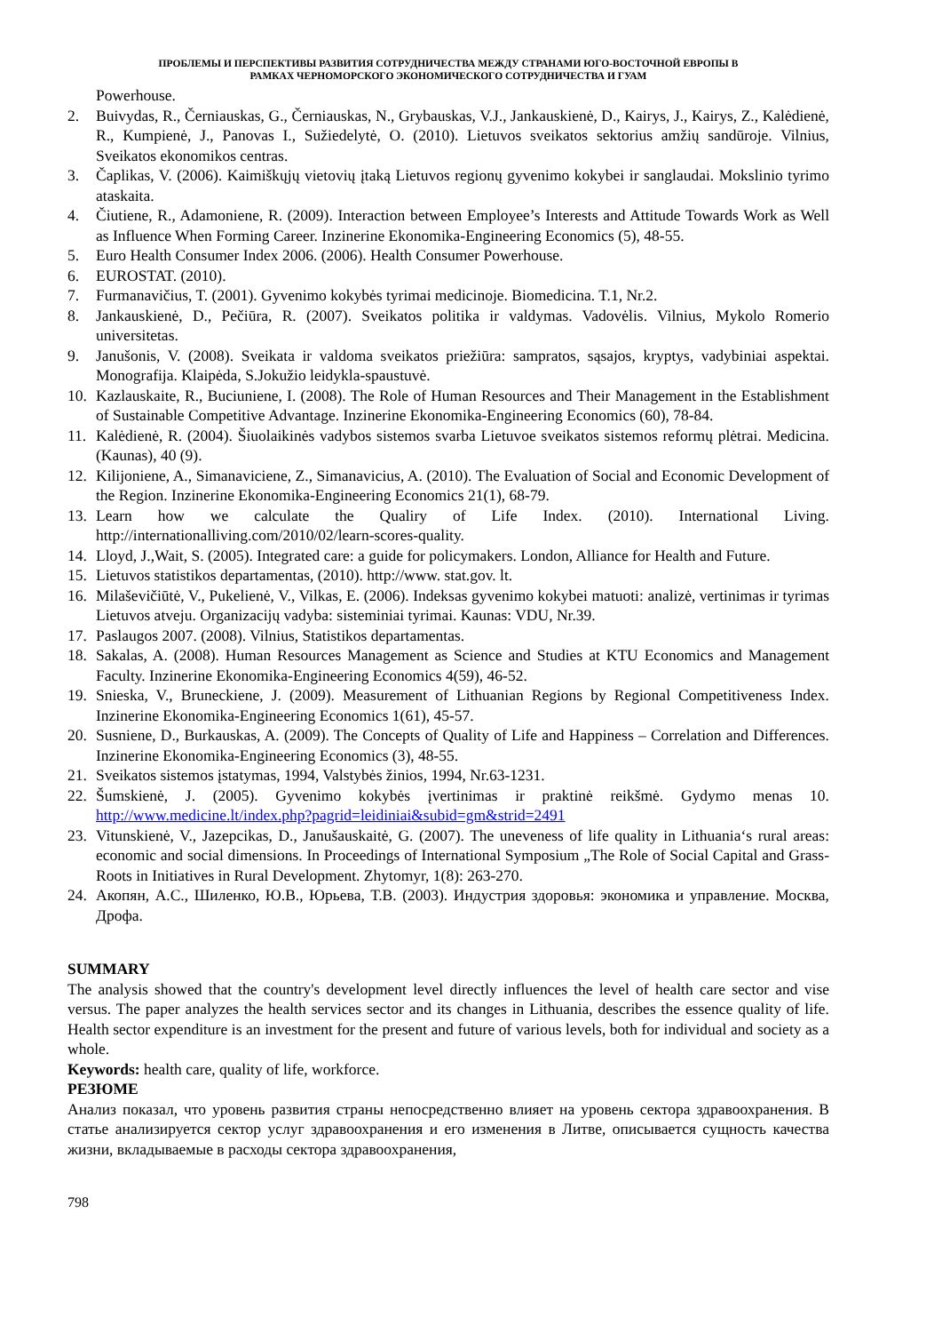ПРОБЛЕМЫ И ПЕРСПЕКТИВЫ РАЗВИТИЯ СОТРУДНИЧЕСТВА МЕЖДУ СТРАНАМИ ЮГО-ВОСТОЧНОЙ ЕВРОПЫ В
РАМКАХ ЧЕРНОМОРСКОГО ЭКОНОМИЧЕСКОГО СОТРУДНИЧЕСТВА И ГУАМ
Powerhouse.
2. Buivydas, R., Černiauskas, G., Černiauskas, N., Grybauskas, V.J., Jankauskienė, D., Kairys, J., Kairys, Z., Kalėdienė, R., Kumpienė, J., Panovas I., Sužiedelytė, O. (2010). Lietuvos sveikatos sektorius amžių sandūroje. Vilnius, Sveikatos ekonomikos centras.
3. Čaplikas, V. (2006). Kaimiškųjų vietovių įtaką Lietuvos regionų gyvenimo kokybei ir sanglaudai. Mokslinio tyrimo ataskaita.
4. Čiutiene, R., Adamoniene, R. (2009). Interaction between Employee’s Interests and Attitude Towards Work as Well as Influence When Forming Career. Inzinerine Ekonomika-Engineering Economics (5), 48-55.
5. Euro Health Consumer Index 2006. (2006). Health Consumer Powerhouse.
6. EUROSTAT. (2010).
7. Furmanavičius, T. (2001). Gyvenimo kokybės tyrimai medicinoje. Biomedicina. T.1, Nr.2.
8. Jankauskienė, D., Pečiūra, R. (2007). Sveikatos politika ir valdymas. Vadovėlis. Vilnius, Mykolo Romerio universitetas.
9. Janušonis, V. (2008). Sveikata ir valdoma sveikatos priežiūra: sampratos, sąsajos, kryptys, vadybiniai aspektai. Monografija. Klaipėda, S.Jokužio leidykla-spaustuvė.
10. Kazlauskaite, R., Buciuniene, I. (2008). The Role of Human Resources and Their Management in the Establishment of Sustainable Competitive Advantage. Inzinerine Ekonomika-Engineering Economics (60), 78-84.
11. Kalėdienė, R. (2004). Šiuolaikinės vadybos sistemos svarba Lietuvoe sveikatos sistemos reformų plėtrai. Medicina. (Kaunas), 40 (9).
12. Kilijoniene, A., Simanaviciene, Z., Simanavicius, A. (2010). The Evaluation of Social and Economic Development of the Region. Inzinerine Ekonomika-Engineering Economics 21(1), 68-79.
13. Learn how we calculate the Qualiry of Life Index. (2010). International Living. http://internationalliving.com/2010/02/learn-scores-quality.
14. Lloyd, J.,Wait, S. (2005). Integrated care: a guide for policymakers. London, Alliance for Health and Future.
15. Lietuvos statistikos departamentas, (2010). http://www. stat.gov. lt.
16. Milaševičiūtė, V., Pukelienė, V., Vilkas, E. (2006). Indeksas gyvenimo kokybei matuoti: analizė, vertinimas ir tyrimas Lietuvos atveju. Organizacijų vadyba: sisteminiai tyrimai. Kaunas: VDU, Nr.39.
17. Paslaugos 2007. (2008). Vilnius, Statistikos departamentas.
18. Sakalas, A. (2008). Human Resources Management as Science and Studies at KTU Economics and Management Faculty. Inzinerine Ekonomika-Engineering Economics 4(59), 46-52.
19. Snieska, V., Bruneckiene, J. (2009). Measurement of Lithuanian Regions by Regional Competitiveness Index. Inzinerine Ekonomika-Engineering Economics 1(61), 45-57.
20. Susniene, D., Burkauskas, A. (2009). The Concepts of Quality of Life and Happiness – Correlation and Differences. Inzinerine Ekonomika-Engineering Economics (3), 48-55.
21. Sveikatos sistemos įstatymas, 1994, Valstybės žinios, 1994, Nr.63-1231.
22. Šumskienė, J. (2005). Gyvenimo kokybės įvertinimas ir praktinė reikšmė. Gydymo menas 10. http://www.medicine.lt/index.php?pagrid=leidiniai&subid=gm&strid=2491
23. Vitunskienė, V., Jazepcikas, D., Janušauskaitė, G. (2007). The uneveness of life quality in Lithuania‘s rural areas: economic and social dimensions. In Proceedings of International Symposium „The Role of Social Capital and Grass-Roots in Initiatives in Rural Development. Zhytomyr, 1(8): 263-270.
24. Акопян, А.С., Шиленко, Ю.В., Юрьева, Т.В. (2003). Индустрия здоровья: экономика и управление. Москва, Дрофа.
SUMMARY
The analysis showed that the country's development level directly influences the level of health care sector and vise versus. The paper analyzes the health services sector and its changes in Lithuania, describes the essence quality of life. Health sector expenditure is an investment for the present and future of various levels, both for individual and society as a whole.
Keywords: health care, quality of life, workforce.
РЕЗЮМЕ
Анализ показал, что уровень развития страны непосредственно влияет на уровень сектора здравоохранения. В статье анализируется сектор услуг здравоохранения и его изменения в Литве, описывается сущность качества жизни, вкладываемые в расходы сектора здравоохранения,
798